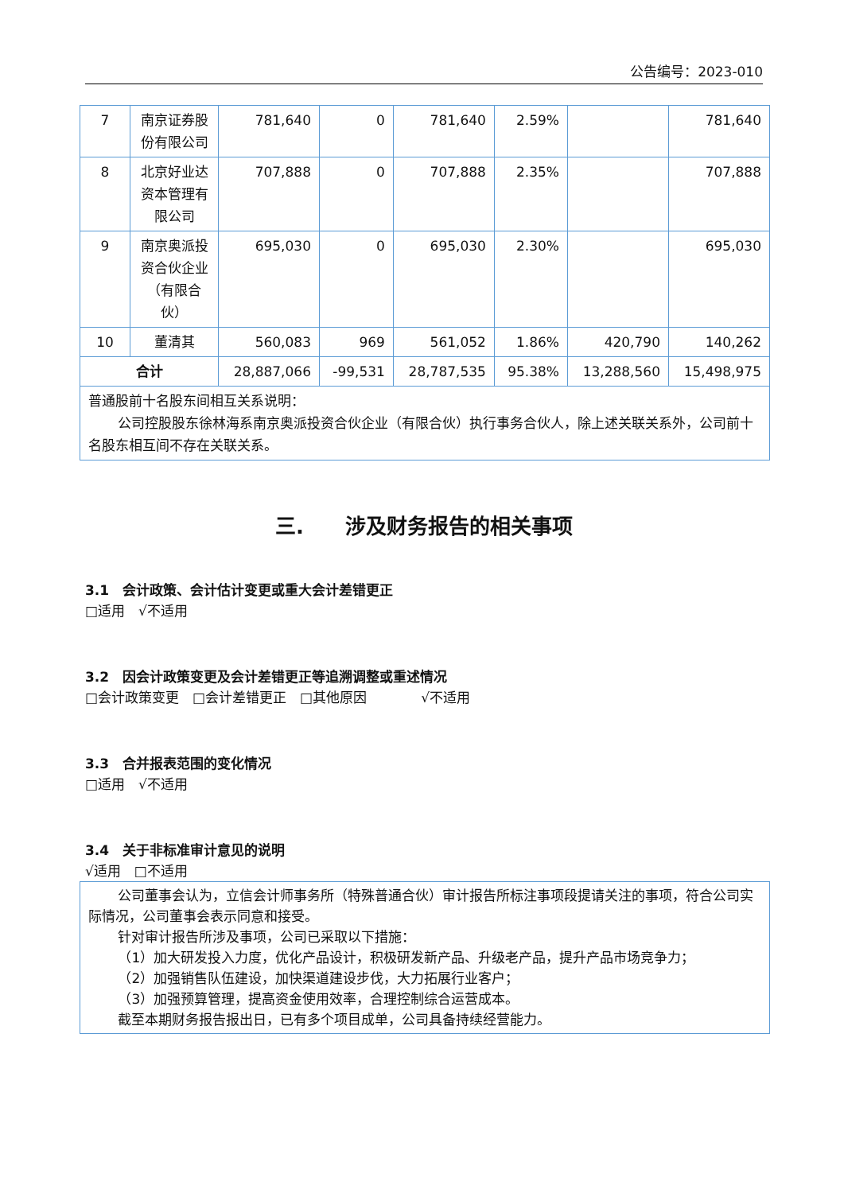公告编号：2023-010
| 7 | 南京证券股份有限公司 | 781,640 | 0 | 781,640 | 2.59% | | 781,640 |
| 8 | 北京好业达资本管理有限公司 | 707,888 | 0 | 707,888 | 2.35% | | 707,888 |
| 9 | 南京奥派投资合伙企业（有限合伙） | 695,030 | 0 | 695,030 | 2.30% | | 695,030 |
| 10 | 董清其 | 560,083 | 969 | 561,052 | 1.86% | 420,790 | 140,262 |
| 合计 | | 28,887,066 | -99,531 | 28,787,535 | 95.38% | 13,288,560 | 15,498,975 |
| 普通股前十名股东间相互关系说明： 公司控股股东徐林海系南京奥派投资合伙企业（有限合伙）执行事务合伙人，除上述关联关系外，公司前十名股东相互间不存在关联关系。 | | | | | | | |
三.　　涉及财务报告的相关事项
3.1　会计政策、会计估计变更或重大会计差错更正
□适用　√不适用
3.2　因会计政策变更及会计差错更正等追溯调整或重述情况
□会计政策变更　□会计差错更正　□其他原因　　　　√不适用
3.3　合并报表范围的变化情况
□适用　√不适用
3.4　关于非标准审计意见的说明
√适用　□不适用
公司董事会认为，立信会计师事务所（特殊普通合伙）审计报告所标注事项段提请关注的事项，符合公司实际情况，公司董事会表示同意和接受。
针对审计报告所涉及事项，公司已采取以下措施：
（1）加大研发投入力度，优化产品设计，积极研发新产品、升级老产品，提升产品市场竞争力；
（2）加强销售队伍建设，加快渠道建设步伐，大力拓展行业客户；
（3）加强预算管理，提高资金使用效率，合理控制综合运营成本。
截至本期财务报告报出日，已有多个项目成单，公司具备持续经营能力。